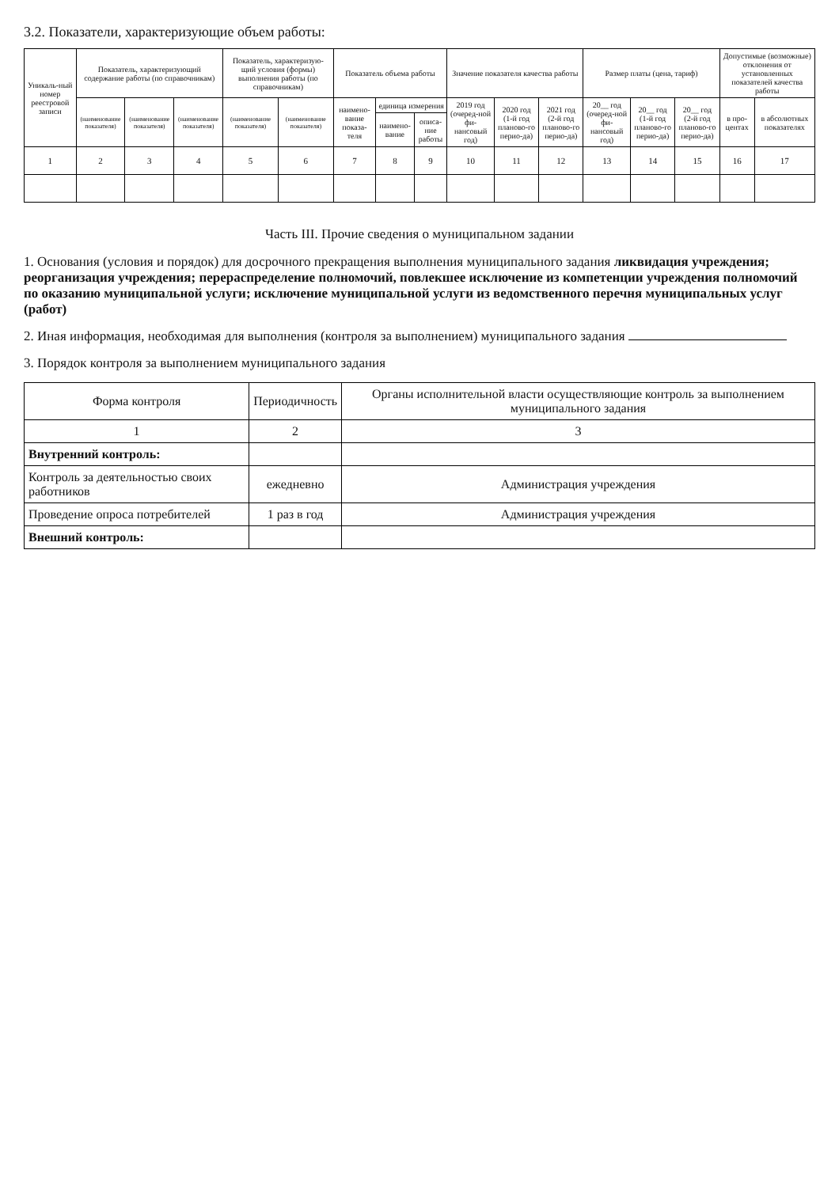3.2. Показатели, характеризующие объем работы:
| Уникаль-ный номер реестровой записи | Показатель, характеризующий содержание работы (по справочникам) | | | Показатель, характеризую-щий условия (формы) выполнения работы (по справочникам) | | Показатель объема работы | | | Значение показателя качества работы | | | Размер платы (цена, тариф) | | | Допустимые (возможные) отклонения от установленных показателей качества работы | |
| --- | --- | --- | --- | --- | --- | --- | --- | --- | --- | --- | --- | --- | --- | --- | --- | --- |
| | (наименование показателя) | (наименование показателя) | (наименование показателя) | (наименование показателя) | (наименование показателя) | наимено-вание показа-теля | единица измерения | | 2019 год (очеред-ной фи-нансовый год) | 2020 год (1-й год планово-го перио-да) | 2021 год (2-й год планово-го перио-да) | 20__ год (очеред-ной фи-нансовый год) | 20__ год (1-й год планово-го перио-да) | 20__ год (2-й год планово-го перио-да) | в про-центах | в абсолютных показателях |
| | | | | | | | наимено-вание | описа-ние работы | | | | | | | | |
| 1 | 2 | 3 | 4 | 5 | 6 | 7 | 8 | 9 | 10 | 11 | 12 | 13 | 14 | 15 | 16 | 17 |
Часть III. Прочие сведения о муниципальном задании
1. Основания (условия и порядок) для досрочного прекращения выполнения муниципального задания ликвидация учреждения; реорганизация учреждения; перераспределение полномочий, повлекшее исключение из компетенции учреждения полномочий по оказанию муниципальной услуги; исключение муниципальной услуги из ведомственного перечня муниципальных услуг (работ)
2. Иная информация, необходимая для выполнения (контроля за выполнением) муниципального задания
3. Порядок контроля за выполнением муниципального задания
| Форма контроля | Периодичность | Органы исполнительной власти осуществляющие контроль за выполнением муниципального задания |
| --- | --- | --- |
| 1 | 2 | 3 |
| Внутренний контроль: | | |
| Контроль за деятельностью своих работников | ежедневно | Администрация учреждения |
| Проведение опроса потребителей | 1 раз в год | Администрация учреждения |
| Внешний контроль: | | |